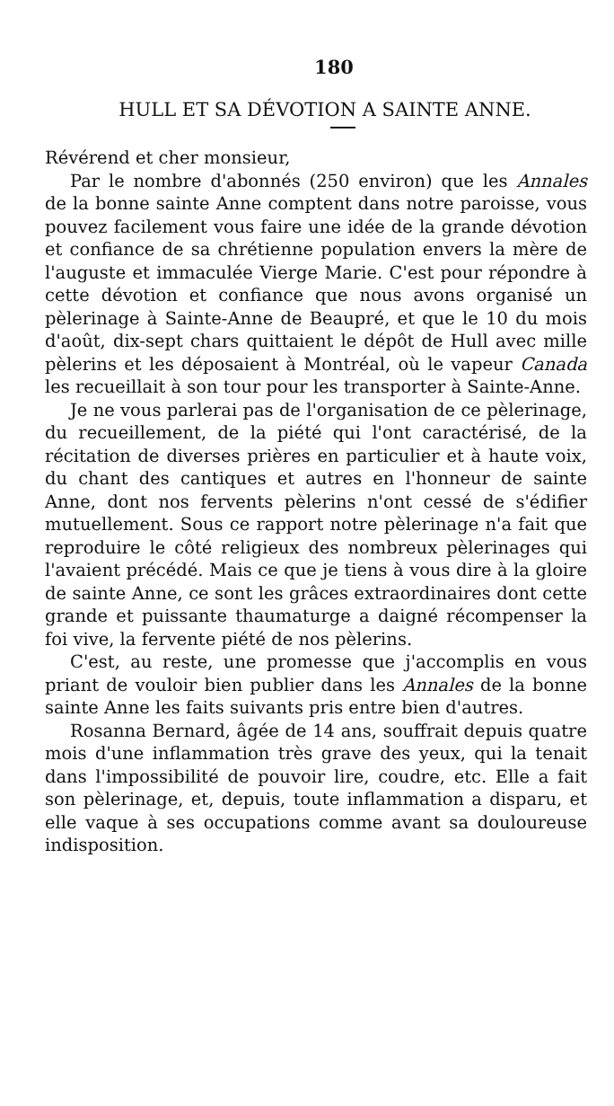180
HULL ET SA DÉVOTION A SAINTE ANNE.
Révérend et cher monsieur,
Par le nombre d'abonnés (250 environ) que les Annales de la bonne sainte Anne comptent dans notre paroisse, vous pouvez facilement vous faire une idée de la grande dévotion et confiance de sa chrétienne population envers la mère de l'auguste et immaculée Vierge Marie. C'est pour répondre à cette dévotion et confiance que nous avons organisé un pèlerinage à Sainte-Anne de Beaupré, et que le 10 du mois d'août, dix-sept chars quittaient le dépôt de Hull avec mille pèlerins et les déposaient à Montréal, où le vapeur Canada les recueillait à son tour pour les transporter à Sainte-Anne.
Je ne vous parlerai pas de l'organisation de ce pèlerinage, du recueillement, de la piété qui l'ont caractérisé, de la récitation de diverses prières en particulier et à haute voix, du chant des cantiques et autres en l'honneur de sainte Anne, dont nos fervents pèlerins n'ont cessé de s'édifier mutuellement. Sous ce rapport notre pèlerinage n'a fait que reproduire le côté religieux des nombreux pèlerinages qui l'avaient précédé. Mais ce que je tiens à vous dire à la gloire de sainte Anne, ce sont les grâces extraordinaires dont cette grande et puissante thaumaturge a daigné récompenser la foi vive, la fervente piété de nos pèlerins.
C'est, au reste, une promesse que j'accomplis en vous priant de vouloir bien publier dans les Annales de la bonne sainte Anne les faits suivants pris entre bien d'autres.
Rosanna Bernard, âgée de 14 ans, souffrait depuis quatre mois d'une inflammation très grave des yeux, qui la tenait dans l'impossibilité de pouvoir lire, coudre, etc. Elle a fait son pèlerinage, et, depuis, toute inflammation a disparu, et elle vaque à ses occupations comme avant sa douloureuse indisposition.